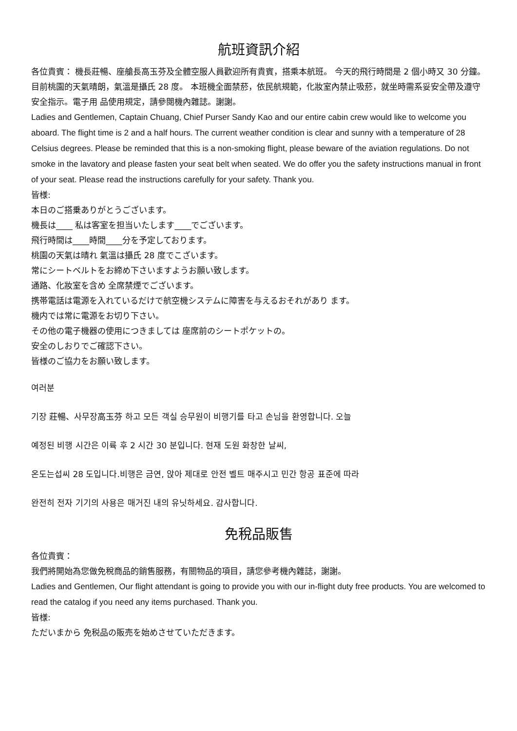航班資訊介紹
各位貴賓： 機長莊暢、座艙長高玉芬及全體空服人員歡迎所有貴賓，搭乘本航班。 今天的飛行時間是 2 個小時又 30 分鐘。目前桃園的天氣晴朗，氣溫是攝氏 28 度。 本班機全面禁菸，依民航規範，化妝室內禁止吸菸，就坐時需系妥安全帶及遵守安全指示。電子用 品使用規定，請參閱機內雜誌。謝謝。
Ladies and Gentlemen, Captain Chuang, Chief Purser Sandy Kao and our entire cabin crew would like to welcome you aboard. The flight time is 2 and a half hours. The current weather condition is clear and sunny with a temperature of 28 Celsius degrees. Please be reminded that this is a non-smoking flight, please beware of the aviation regulations. Do not smoke in the lavatory and please fasten your seat belt when seated. We do offer you the safety instructions manual in front of your seat. Please read the instructions carefully for your safety. Thank you.
皆様:
本日のご搭乗ありがとうございます。
機長は____ 私は客室を担当いたします____でございます。
飛行時間は____時間____分を予定しております。
桃園の天氣は晴れ 氣溫は攝氏 28 度でこざいます。
常にシートベルトをお締め下さいますようお願い致します。
通路、化妝室を含め 全席禁煙でございます。
携帯電話は電源を入れているだけで航空機システムに障害を与えるおそれがあり ます。
機内では常に電源をお切り下さい。
その他の電子機器の使用につきましては 座席前のシートポケットの。
安全のしおりでご確認下さい。
皆様のご協力をお願い致します。
여러분
기장 莊暢、사무장高玉芬 하고 모든 객실 승무원이 비행기를 타고 손님을 환영합니다. 오늘
예정된 비행 시간은 이륙 후 2 시간 30 분입니다. 현재 도원 화창한 날씨,
온도는섭씨 28 도입니다.비행은 금연, 앉아 제대로 안전 벨트 매주시고 민간 항공 표준에 따라
완전히 전자 기기의 사용은 매거진 내의 유닛하세요. 감사합니다.
免稅品販售
各位貴賓：
我們將開始為您做免稅商品的銷售服務，有關物品的項目，請您參考機內雜誌，謝謝。
Ladies and Gentlemen, Our flight attendant is going to provide you with our in-flight duty free products. You are welcomed to read the catalog if you need any items purchased. Thank you.
皆様:
ただいまから 免税品の販売を始めさせていただきます。